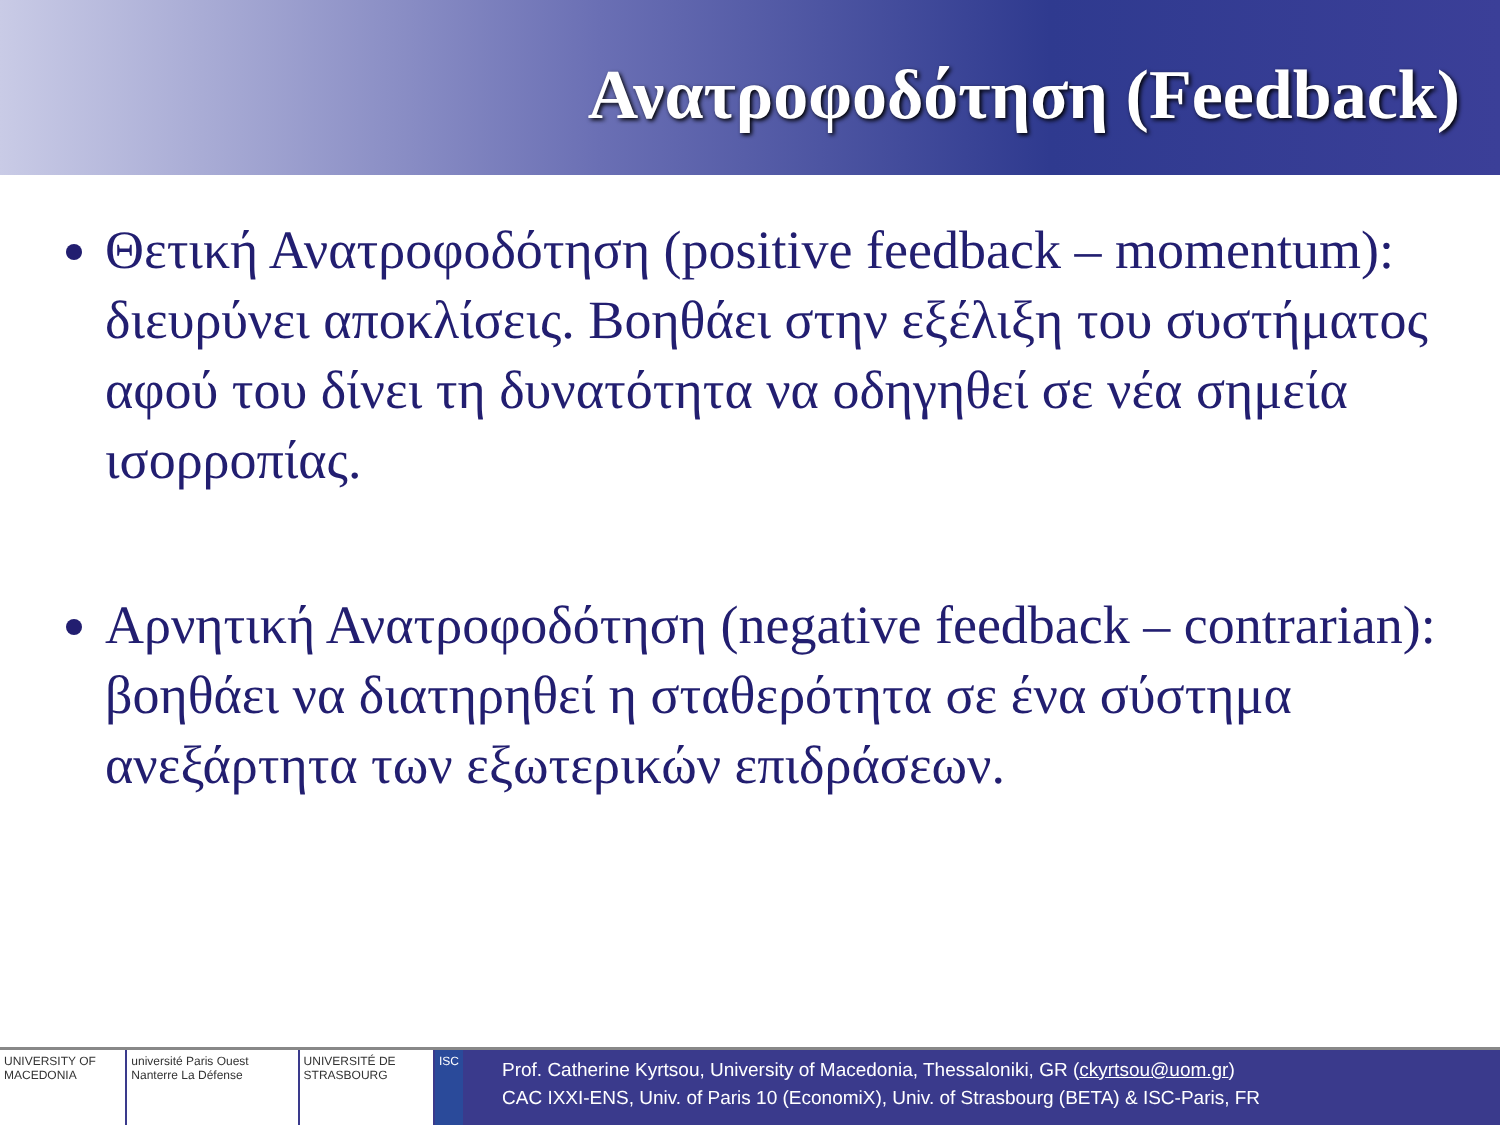Ανατροφοδότηση (Feedback)
Θετική Ανατροφοδότηση (positive feedback – momentum): διευρύνει αποκλίσεις. Βοηθάει στην εξέλιξη του συστήματος αφού του δίνει τη δυνατότητα να οδηγηθεί σε νέα σημεία ισορροπίας.
Αρνητική Ανατροφοδότηση (negative feedback – contrarian): βοηθάει να διατηρηθεί η σταθερότητα σε ένα σύστημα ανεξάρτητα των εξωτερικών επιδράσεων.
UNIVERSITY OF MACEDONIA université Paris Ouest Nanterre La Défense
UNIVERSITÉ DE STRASBOURG ISC
Prof. Catherine Kyrtsou, University of Macedonia, Thessaloniki, GR (ckyrtsou@uom.gr)
CAC IXXI-ENS, Univ. of Paris 10 (EconomiX), Univ. of Strasbourg (BETA) & ISC-Paris, FR